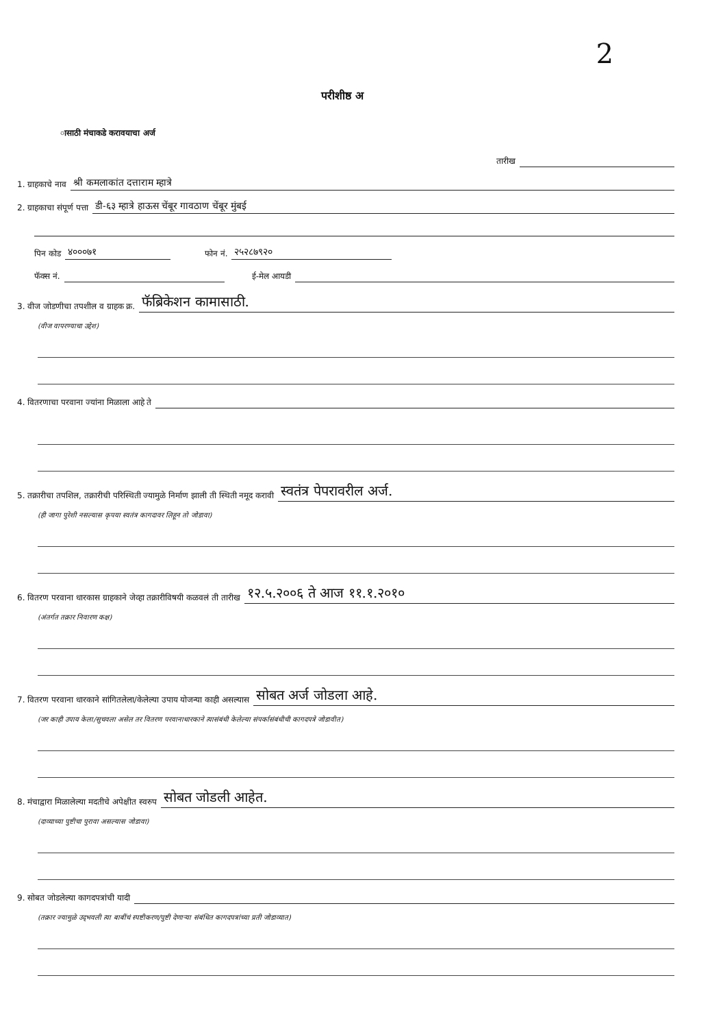2
परीशीष्ठ अ
ासाठी मंचाकडे करावयाचा अर्ज
तारीख
1. ग्राहकाचे नाव श्री कमलाकांत दत्ताराम म्हात्रे
2. ग्राहकाचा संपूर्ण पत्ता डी-६३ म्हात्रे हाऊस चेंबूर गावठाण चेंबूर मुंबई
पिन कोड ४०००७१ फोन नं. २५२८७९२०
फॅक्स नं. ई-मेल आयडी
3. वीज जोडणीचा तपशील व ग्राहक क्र. फॅब्रिकेशन कामासाठी.
(वीज वापरण्याचा उद्देश)
4. वितरणाचा परवाना ज्यांना मिळाला आहे ते
5. तक्रारीचा तपशिल, तक्रारीची परिस्थिती ज्यामुळे निर्माण झाली ती स्थिती नमूद करावी स्वतंत्र पेपरावरील अर्ज.
(ही जागा पुरेशी नसल्यास कृपया स्वतंत्र कागदावर लिहून तो जोडावा)
6. वितरण परवाना धारकास ग्राहकाने जेव्हा तक्रारीविषयी कळवलं ती तारीख १२.५.२००६ ते आज ११.१.२०१०
(अंतर्गत तक्रार निवारण कक्ष)
7. वितरण परवाना धारकाने सांगितलेला/केलेल्या उपाय योजन्या काही असल्यास सोबत अर्ज जोडला आहे.
(जर काही उपाय केला/सुचवला असेल तर वितरण परवानाधारकाने त्यासंबंधी केलेल्या संपर्कासंबंधीची कागदपत्रे जोडावीत)
8. मंचाद्वारा मिळालेल्या मदतीचे अपेक्षीत स्वरुप सोबत जोडली आहेत.
(दाव्याच्या पुष्टीचा पुरावा असल्यास जोडावा)
9. सोबत जोडलेल्या कागदपत्रांची यादी
(तक्रार ज्यामुळे उद्‌भवली त्या बाबींचं स्पष्टीकरण/पुष्टी देणाऱ्या संबंधित कागदपत्रांच्या प्रती जोडाव्यात)